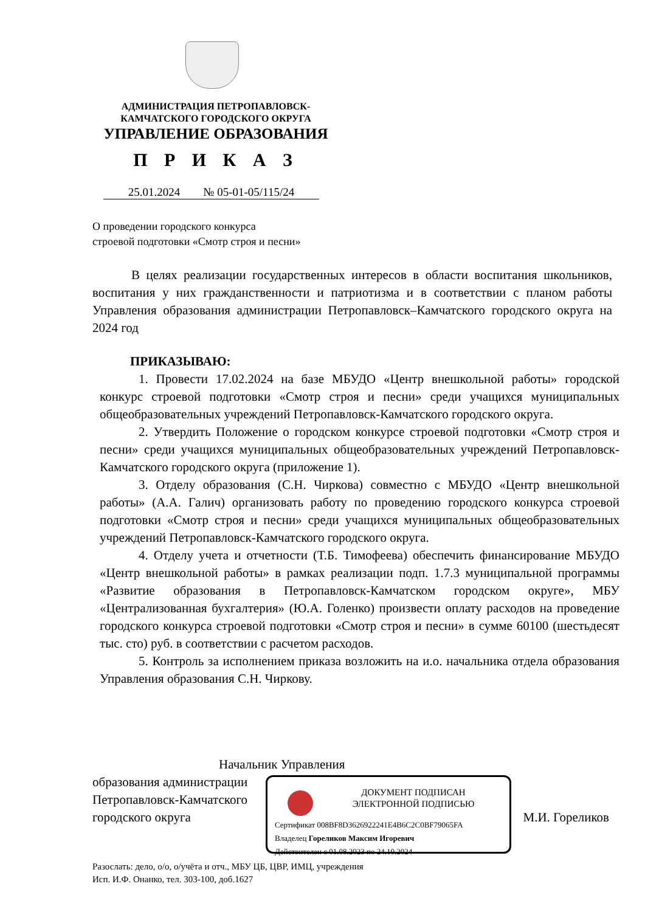АДМИНИСТРАЦИЯ ПЕТРОПАВЛОВСК-
КАМЧАТСКОГО ГОРОДСКОГО ОКРУГА
УПРАВЛЕНИЕ ОБРАЗОВАНИЯ
П Р И К А З
25.01.2024 № 05-01-05/115/24
О проведении городского конкурса
строевой подготовки «Смотр строя и песни»
В целях реализации государственных интересов в области воспитания школьников, воспитания у них гражданственности и патриотизма и в соответствии с планом работы Управления образования администрации Петропавловск–Камчатского городского округа на 2024 год
ПРИКАЗЫВАЮ:
1. Провести 17.02.2024 на базе МБУДО «Центр внешкольной работы» городской конкурс строевой подготовки «Смотр строя и песни» среди учащихся муниципальных общеобразовательных учреждений Петропавловск-Камчатского городского округа.
2. Утвердить Положение о городском конкурсе строевой подготовки «Смотр строя и песни» среди учащихся муниципальных общеобразовательных учреждений Петропавловск-Камчатского городского округа (приложение 1).
3. Отделу образования (С.Н. Чиркова) совместно с МБУДО «Центр внешкольной работы» (А.А. Галич) организовать работу по проведению городского конкурса строевой подготовки «Смотр строя и песни» среди учащихся муниципальных общеобразовательных учреждений Петропавловск-Камчатского городского округа.
4. Отделу учета и отчетности (Т.Б. Тимофеева) обеспечить финансирование МБУДО «Центр внешкольной работы» в рамках реализации подп. 1.7.3 муниципальной программы «Развитие образования в Петропавловск-Камчатском городском округе», МБУ «Централизованная бухгалтерия» (Ю.А. Голенко) произвести оплату расходов на проведение городского конкурса строевой подготовки «Смотр строя и песни» в сумме 60100 (шестьдесят тыс. сто) руб. в соответствии с расчетом расходов.
5. Контроль за исполнением приказа возложить на и.о. начальника отдела образования Управления образования С.Н. Чиркову.
Начальник Управления
образования администрации
Петропавловск-Камчатского
городского округа М.И. Гореликов
ДОКУМЕНТ ПОДПИСАН
ЭЛЕКТРОННОЙ ПОДПИСЬЮ
Сертификат 008BF8D3626922241E4B6C2C0BF79065FA
Владелец Гореликов Максим Игоревич
Действителен с 01.08.2023 по 24.10.2024
Разослать: дело, о/о, о/учёта и отч., МБУ ЦБ, ЦВР, ИМЦ, учреждения
Исп. И.Ф. Онанко, тел. 303-100, доб.1627